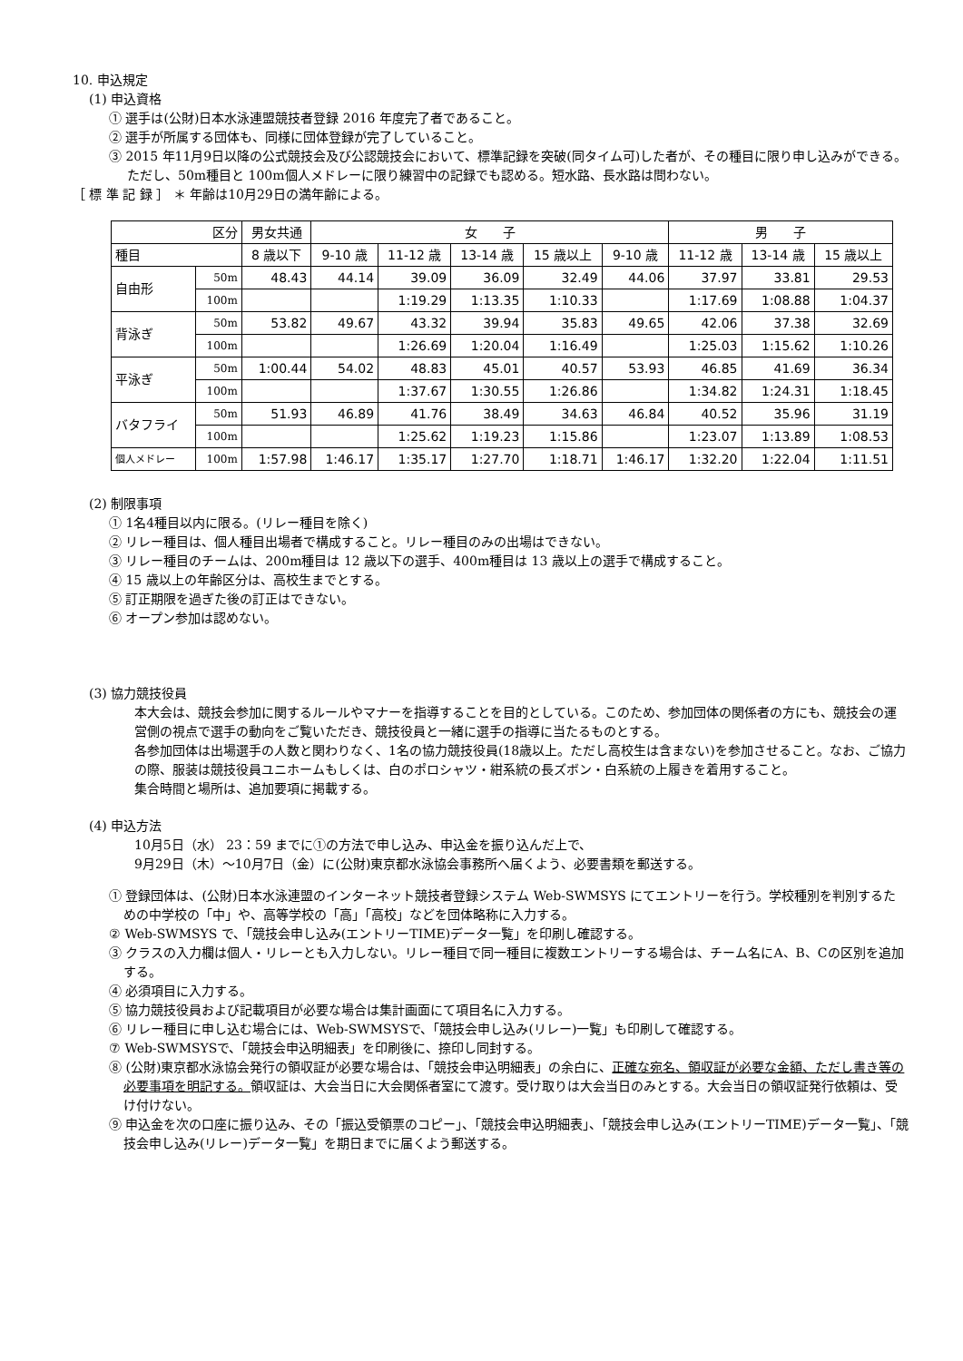10. 申込規定
(1) 申込資格
① 選手は(公財)日本水泳連盟競技者登録 2016 年度完了者であること。
② 選手が所属する団体も、同様に団体登録が完了していること。
③ 2015 年11月9日以降の公式競技会及び公認競技会において、標準記録を突破(同タイム可)した者が、その種目に限り申し込みができる。ただし、50m種目と 100m個人メドレーに限り練習中の記録でも認める。短水路、長水路は問わない。
［ 標 準 記 録 ］ ＊ 年齢は10月29日の満年齢による。
| 区分 | | 男女共通 | 女 子 | | | | | 男 子 | | |
| --- | --- | --- | --- | --- | --- | --- | --- | --- | --- | --- |
| 種目 | | 8 歳以下 | 9-10 歳 | 11-12 歳 | 13-14 歳 | 15 歳以上 | 9-10 歳 | 11-12 歳 | 13-14 歳 | 15 歳以上 |
| 自由形 | 50m | 48.43 | 44.14 | 39.09 | 36.09 | 32.49 | 44.06 | 37.97 | 33.81 | 29.53 |
| | 100m | | | 1:19.29 | 1:13.35 | 1:10.33 | | 1:17.69 | 1:08.88 | 1:04.37 |
| 背泳ぎ | 50m | 53.82 | 49.67 | 43.32 | 39.94 | 35.83 | 49.65 | 42.06 | 37.38 | 32.69 |
| | 100m | | | 1:26.69 | 1:20.04 | 1:16.49 | | 1:25.03 | 1:15.62 | 1:10.26 |
| 平泳ぎ | 50m | 1:00.44 | 54.02 | 48.83 | 45.01 | 40.57 | 53.93 | 46.85 | 41.69 | 36.34 |
| | 100m | | | 1:37.67 | 1:30.55 | 1:26.86 | | 1:34.82 | 1:24.31 | 1:18.45 |
| バタフライ | 50m | 51.93 | 46.89 | 41.76 | 38.49 | 34.63 | 46.84 | 40.52 | 35.96 | 31.19 |
| | 100m | | | 1:25.62 | 1:19.23 | 1:15.86 | | 1:23.07 | 1:13.89 | 1:08.53 |
| 個人メドレー | 100m | 1:57.98 | 1:46.17 | 1:35.17 | 1:27.70 | 1:18.71 | 1:46.17 | 1:32.20 | 1:22.04 | 1:11.51 |
(2) 制限事項
① 1名4種目以内に限る。(リレー種目を除く)
② リレー種目は、個人種目出場者で構成すること。リレー種目のみの出場はできない。
③ リレー種目のチームは、200m種目は 12 歳以下の選手、400m種目は 13 歳以上の選手で構成すること。
④ 15 歳以上の年齢区分は、高校生までとする。
⑤ 訂正期限を過ぎた後の訂正はできない。
⑥ オープン参加は認めない。
(3) 協力競技役員
本大会は、競技会参加に関するルールやマナーを指導することを目的としている。このため、参加団体の関係者の方にも、競技会の運営側の視点で選手の動向をご覧いただき、競技役員と一緒に選手の指導に当たるものとする。
各参加団体は出場選手の人数と関わりなく、1名の協力競技役員(18歳以上。ただし高校生は含まない)を参加させること。なお、ご協力の際、服装は競技役員ユニホームもしくは、白のポロシャツ・紺系統の長ズボン・白系統の上履きを着用すること。
集合時間と場所は、追加要項に掲載する。
(4) 申込方法
10月5日（水） 23：59 までに①の方法で申し込み、申込金を振り込んだ上で、
9月29日（木）～10月7日（金）に(公財)東京都水泳協会事務所へ届くよう、必要書類を郵送する。
① 登録団体は、(公財)日本水泳連盟のインターネット競技者登録システム Web-SWMSYS にてエントリーを行う。学校種別を判別するための中学校の「中」や、高等学校の「高」「高校」などを団体略称に入力する。
② Web-SWMSYS で、「競技会申し込み(エントリーTIME)データ一覧」を印刷し確認する。
③ クラスの入力欄は個人・リレーとも入力しない。リレー種目で同一種目に複数エントリーする場合は、チーム名にA、B、Cの区別を追加する。
④ 必須項目に入力する。
⑤ 協力競技役員および記載項目が必要な場合は集計画面にて項目名に入力する。
⑥ リレー種目に申し込む場合には、Web-SWMSYSで、「競技会申し込み(リレー)一覧」も印刷して確認する。
⑦ Web-SWMSYSで、「競技会申込明細表」を印刷後に、捺印し同封する。
⑧ (公財)東京都水泳協会発行の領収証が必要な場合は、「競技会申込明細表」の余白に、正確な宛名、領収証が必要な金額、ただし書き等の必要事項を明記する。領収証は、大会当日に大会関係者室にて渡す。受け取りは大会当日のみとする。大会当日の領収証発行依頼は、受け付けない。
⑨ 申込金を次の口座に振り込み、その「振込受領票のコピー」、「競技会申込明細表」、「競技会申し込み(エントリーTIME)データ一覧」、「競技会申し込み(リレー)データ一覧」を期日までに届くよう郵送する。